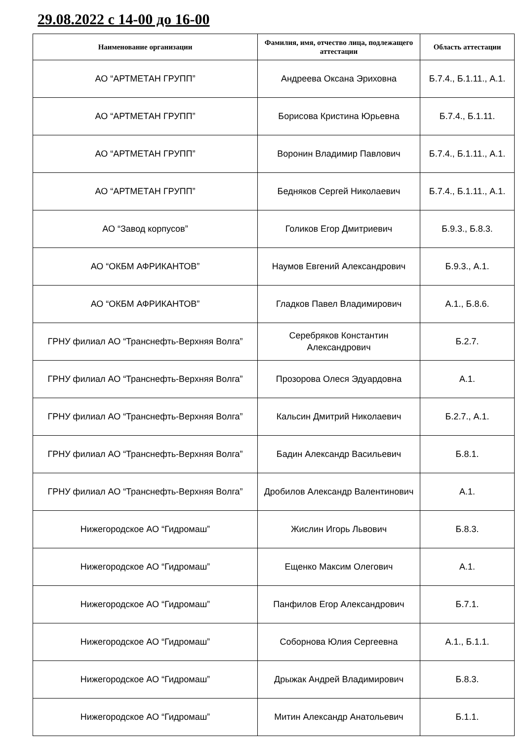29.08.2022 с 14-00 до 16-00
| Наименование организации | Фамилия, имя, отчество лица, подлежащего аттестации | Область аттестации |
| --- | --- | --- |
| АО “АРТМЕТАН ГРУПП” | Андреева Оксана Эриховна | Б.7.4., Б.1.11., А.1. |
| АО “АРТМЕТАН ГРУПП” | Борисова Кристина Юрьевна | Б.7.4., Б.1.11. |
| АО “АРТМЕТАН ГРУПП” | Воронин Владимир Павлович | Б.7.4., Б.1.11., А.1. |
| АО “АРТМЕТАН ГРУПП” | Бедняков Сергей Николаевич | Б.7.4., Б.1.11., А.1. |
| АО “Завод корпусов” | Голиков Егор Дмитриевич | Б.9.3., Б.8.3. |
| АО “ОКБМ АФРИКАНТОВ” | Наумов Евгений Александрович | Б.9.3., А.1. |
| АО “ОКБМ АФРИКАНТОВ” | Гладков Павел Владимирович | А.1., Б.8.6. |
| ГРНУ филиал АО “Транснефть-Верхняя Волга” | Серебряков Константин Александрович | Б.2.7. |
| ГРНУ филиал АО “Транснефть-Верхняя Волга” | Прозорова Олеся Эдуардовна | А.1. |
| ГРНУ филиал АО “Транснефть-Верхняя Волга” | Кальсин Дмитрий Николаевич | Б.2.7., А.1. |
| ГРНУ филиал АО “Транснефть-Верхняя Волга” | Бадин Александр Васильевич | Б.8.1. |
| ГРНУ филиал АО “Транснефть-Верхняя Волга” | Дробилов Александр Валентинович | А.1. |
| Нижегородское АО “Гидромаш” | Жислин Игорь Львович | Б.8.3. |
| Нижегородское АО “Гидромаш” | Ещенко Максим Олегович | А.1. |
| Нижегородское АО “Гидромаш” | Панфилов Егор Александрович | Б.7.1. |
| Нижегородское АО “Гидромаш” | Соборнова Юлия Сергеевна | А.1., Б.1.1. |
| Нижегородское АО “Гидромаш” | Дрыжак Андрей Владимирович | Б.8.3. |
| Нижегородское АО “Гидромаш” | Митин Александр Анатольевич | Б.1.1. |